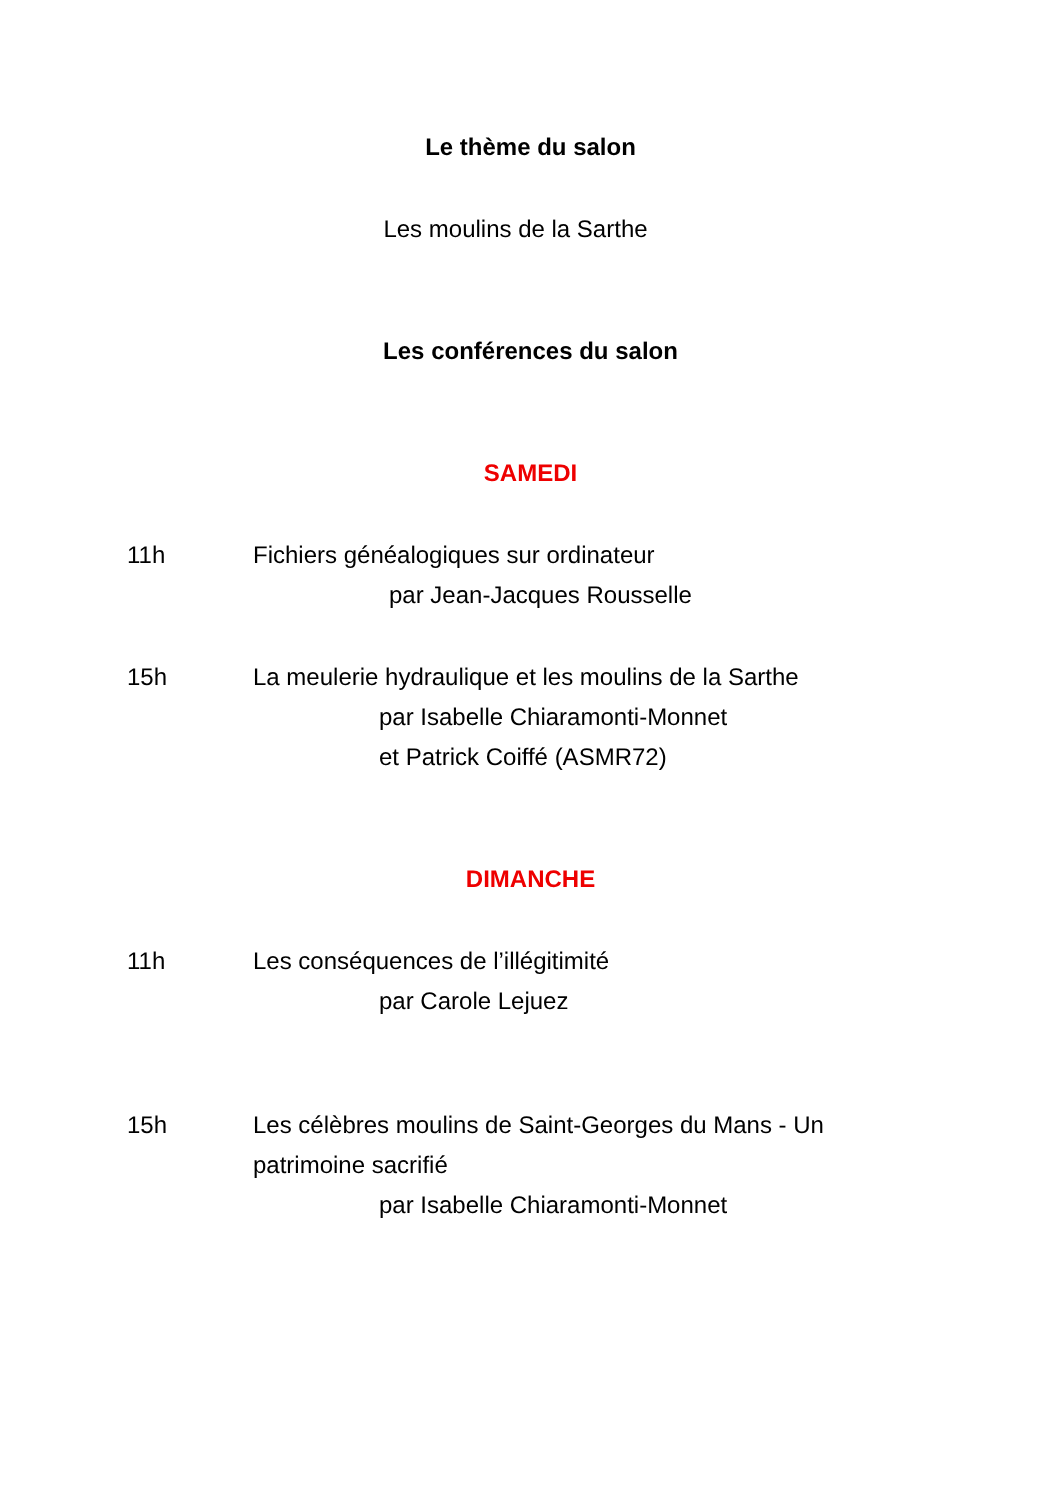Le thème du salon
Les moulins de la Sarthe
Les conférences du salon
SAMEDI
11h Fichiers généalogiques sur ordinateur
par Jean-Jacques Rousselle
15h La meulerie hydraulique et les moulins de la Sarthe
par Isabelle Chiaramonti-Monnet
et Patrick Coiffé (ASMR72)
DIMANCHE
11h Les conséquences de l’illégitimité
par Carole Lejuez
15h Les célèbres moulins de Saint-Georges du Mans - Un patrimoine sacrifié
par Isabelle Chiaramonti-Monnet